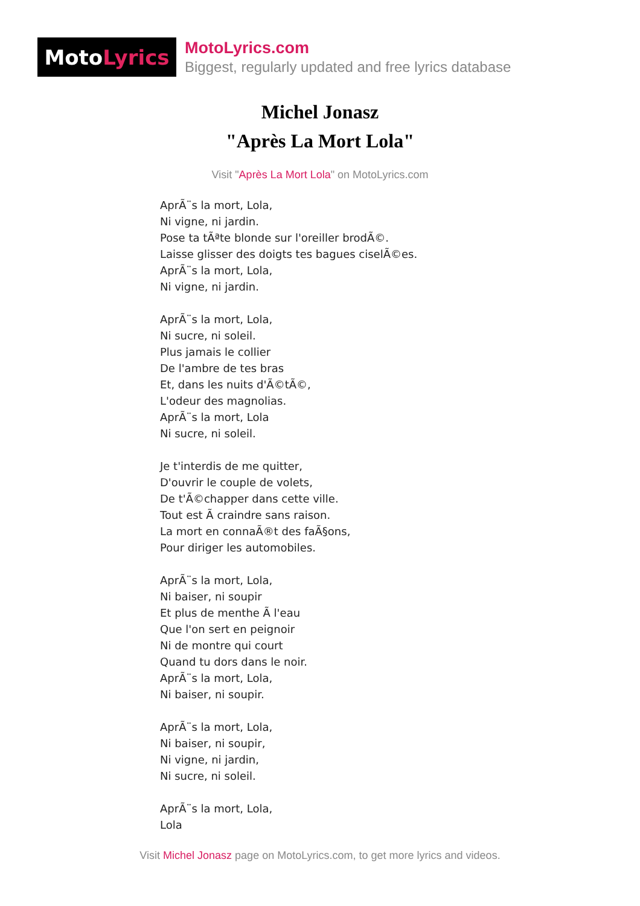Moto Lyrics
MotoLyrics.com
Biggest, regularly updated and free lyrics database
Michel Jonasz
"Après La Mort Lola"
Visit "Après La Mort Lola" on MotoLyrics.com
AprÃ¨s la mort, Lola,
Ni vigne, ni jardin.
Pose ta tÃªte blonde sur l'oreiller brodÃ©.
Laisse glisser des doigts tes bagues ciselÃ©es.
AprÃ¨s la mort, Lola,
Ni vigne, ni jardin.
AprÃ¨s la mort, Lola,
Ni sucre, ni soleil.
Plus jamais le collier
De l'ambre de tes bras
Et, dans les nuits d'Ã©tÃ©,
L'odeur des magnolias.
AprÃ¨s la mort, Lola
Ni sucre, ni soleil.
Je t'interdis de me quitter,
D'ouvrir le couple de volets,
De t'Ã©chapper dans cette ville.
Tout est Ã craindre sans raison.
La mort en connaÃ®t des faÃ§ons,
Pour diriger les automobiles.
AprÃ¨s la mort, Lola,
Ni baiser, ni soupir
Et plus de menthe Ã l'eau
Que l'on sert en peignoir
Ni de montre qui court
Quand tu dors dans le noir.
AprÃ¨s la mort, Lola,
Ni baiser, ni soupir.
AprÃ¨s la mort, Lola,
Ni baiser, ni soupir,
Ni vigne, ni jardin,
Ni sucre, ni soleil.
AprÃ¨s la mort, Lola,
Lola
Visit Michel Jonasz page on MotoLyrics.com, to get more lyrics and videos.